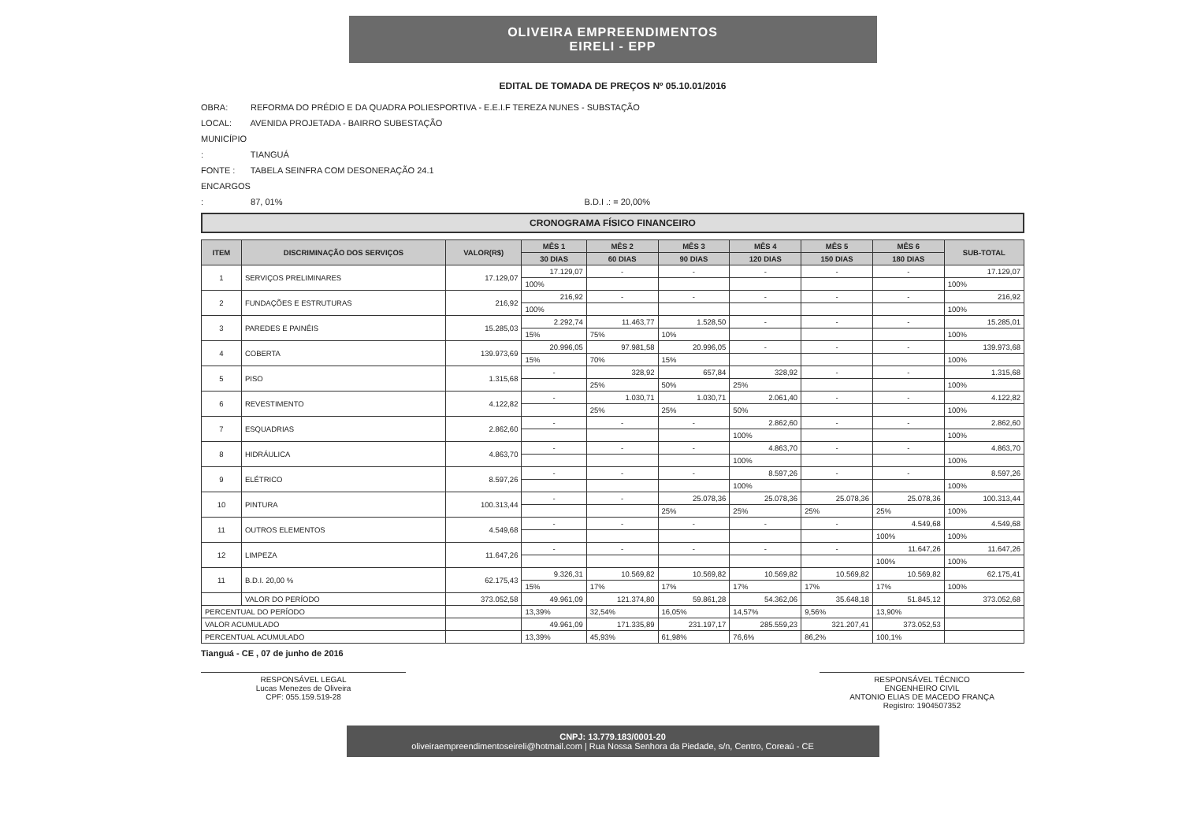OLIVEIRA EMPREENDIMENTOS
EIRELI - EPP
EDITAL DE TOMADA DE PREÇOS Nº 05.10.01/2016
OBRA: REFORMA DO PRÉDIO E DA QUADRA POLIESPORTIVA - E.E.I.F TEREZA NUNES - SUBSTAÇÃO
LOCAL: AVENIDA PROJETADA - BAIRRO SUBESTAÇÃO
MUNICÍPIO : TIANGUÁ
FONTE : TABELA SEINFRA COM DESONERAÇÃO 24.1
ENCARGOS : 87, 01% B.D.I .: = 20,00%
CRONOGRAMA FÍSICO FINANCEIRO
| ITEM | DISCRIMINAÇÃO DOS SERVIÇOS | VALOR(R$) | MÊS 1 | MÊS 2 | MÊS 3 | MÊS 4 | MÊS 5 | MÊS 6 | SUB-TOTAL |
| --- | --- | --- | --- | --- | --- | --- | --- | --- | --- |
| | | | 30 DIAS | 60 DIAS | 90 DIAS | 120 DIAS | 150 DIAS | 180 DIAS | |
| 1 | SERVIÇOS PRELIMINARES | 17.129,07 | 17.129,07 | - | - | - | - | - | 17.129,07 |
| | | | 100% | | | | | | 100% |
| 2 | FUNDAÇÕES E ESTRUTURAS | 216,92 | 216,92 | - | - | - | - | - | 216,92 |
| | | | 100% | | | | | | 100% |
| 3 | PAREDES E PAINÉIS | 15.285,03 | 2.292,74 | 11.463,77 | 1.528,50 | - | - | - | 15.285,01 |
| | | | 15% | 75% | 10% | | | | 100% |
| 4 | COBERTA | 139.973,69 | 20.996,05 | 97.981,58 | 20.996,05 | - | - | - | 139.973,68 |
| | | | 15% | 70% | 15% | | | | 100% |
| 5 | PISO | 1.315,68 | - | 328,92 | 657,84 | 328,92 | - | - | 1.315,68 |
| | | | | 25% | 50% | 25% | | | 100% |
| 6 | REVESTIMENTO | 4.122,82 | - | 1.030,71 | 1.030,71 | 2.061,40 | - | - | 4.122,82 |
| | | | | 25% | 25% | 50% | | | 100% |
| 7 | ESQUADRIAS | 2.862,60 | - | - | - | 2.862,60 | - | - | 2.862,60 |
| | | | | | | 100% | | | 100% |
| 8 | HIDRÁULICA | 4.863,70 | - | - | - | 4.863,70 | - | - | 4.863,70 |
| | | | | | | 100% | | | 100% |
| 9 | ELÉTRICO | 8.597,26 | - | - | - | 8.597,26 | - | - | 8.597,26 |
| | | | | | | 100% | | | 100% |
| 10 | PINTURA | 100.313,44 | - | - | 25.078,36 | 25.078,36 | 25.078,36 | 25.078,36 | 100.313,44 |
| | | | | | 25% | 25% | 25% | 25% | 100% |
| 11 | OUTROS ELEMENTOS | 4.549,68 | - | - | - | - | - | 4.549,68 | 4.549,68 |
| | | | | | | | | 100% | 100% |
| 12 | LIMPEZA | 11.647,26 | - | - | - | - | - | 11.647,26 | 11.647,26 |
| | | | | | | | | 100% | 100% |
| 11 | B.D.I. 20,00 % | 62.175,43 | 9.326,31 | 10.569,82 | 10.569,82 | 10.569,82 | 10.569,82 | 10.569,82 | 62.175,41 |
| | | | 15% | 17% | 17% | 17% | 17% | 17% | 100% |
| | VALOR DO PERÍODO | 373.052,58 | 49.961,09 | 121.374,80 | 59.861,28 | 54.362,06 | 35.648,18 | 51.845,12 | 373.052,68 |
| PERCENTUAL DO PERÍODO | | | 13,39% | 32,54% | 16,05% | 14,57% | 9,56% | 13,90% | |
| VALOR ACUMULADO | | | 49.961,09 | 171.335,89 | 231.197,17 | 285.559,23 | 321.207,41 | 373.052,53 | |
| PERCENTUAL ACUMULADO | | | 13,39% | 45,93% | 61,98% | 76,6% | 86,2% | 100,1% | |
Tianguá - CE , 07 de junho de 2016
RESPONSÁVEL LEGAL
Lucas Menezes de Oliveira
CPF: 055.159.519-28
RESPONSÁVEL TÉCNICO
ENGENHEIRO CIVIL
ANTONIO ELIAS DE MACEDO FRANÇA
Registro: 1904507352
CNPJ: 13.779.183/0001-20
oliveiraempreendimentoseireli@hotmail.com | Rua Nossa Senhora da Piedade, s/n, Centro, Coreaú - CE